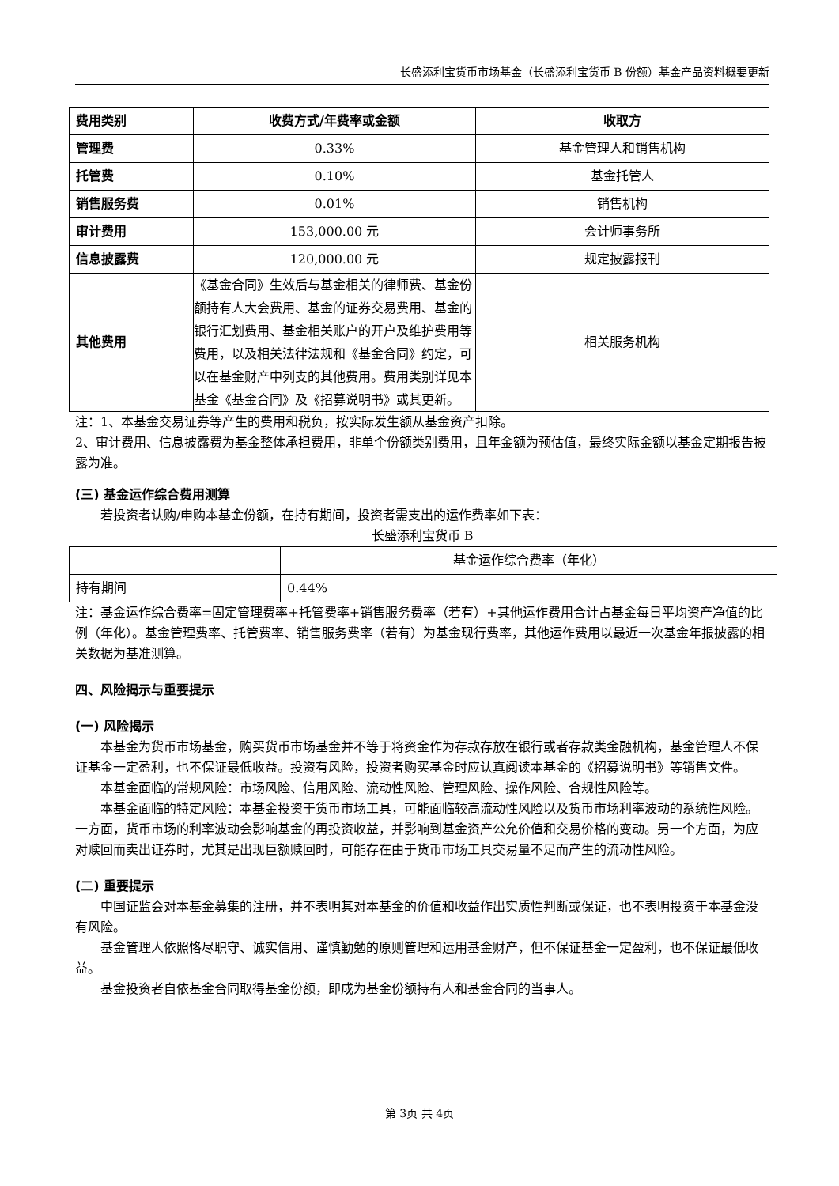长盛添利宝货币市场基金（长盛添利宝货币 B 份额）基金产品资料概要更新
| 费用类别 | 收费方式/年费率或金额 | 收取方 |
| --- | --- | --- |
| 管理费 | 0.33% | 基金管理人和销售机构 |
| 托管费 | 0.10% | 基金托管人 |
| 销售服务费 | 0.01% | 销售机构 |
| 审计费用 | 153,000.00 元 | 会计师事务所 |
| 信息披露费 | 120,000.00 元 | 规定披露报刊 |
| 其他费用 | 《基金合同》生效后与基金相关的律师费、基金份额持有人大会费用、基金的证券交易费用、基金的银行汇划费用、基金相关账户的开户及维护费用等费用，以及相关法律法规和《基金合同》约定，可以在基金财产中列支的其他费用。费用类别详见本基金《基金合同》及《招募说明书》或其更新。 | 相关服务机构 |
注：1、本基金交易证券等产生的费用和税负，按实际发生额从基金资产扣除。
2、审计费用、信息披露费为基金整体承担费用，非单个份额类别费用，且年金额为预估值，最终实际金额以基金定期报告披露为准。
(三) 基金运作综合费用测算
若投资者认购/申购本基金份额，在持有期间，投资者需支出的运作费率如下表：
长盛添利宝货币 B
| | 基金运作综合费率（年化） |
| 持有期间 | 0.44% |
注：基金运作综合费率=固定管理费率+托管费率+销售服务费率（若有）+其他运作费用合计占基金每日平均资产净值的比例（年化）。基金管理费率、托管费率、销售服务费率（若有）为基金现行费率，其他运作费用以最近一次基金年报披露的相关数据为基准测算。
四、风险揭示与重要提示
(一) 风险揭示
本基金为货币市场基金，购买货币市场基金并不等于将资金作为存款存放在银行或者存款类金融机构，基金管理人不保证基金一定盈利，也不保证最低收益。投资有风险，投资者购买基金时应认真阅读本基金的《招募说明书》等销售文件。
本基金面临的常规风险：市场风险、信用风险、流动性风险、管理风险、操作风险、合规性风险等。
本基金面临的特定风险：本基金投资于货币市场工具，可能面临较高流动性风险以及货币市场利率波动的系统性风险。一方面，货币市场的利率波动会影响基金的再投资收益，并影响到基金资产公允价值和交易价格的变动。另一个方面，为应对赎回而卖出证券时，尤其是出现巨额赎回时，可能存在由于货币市场工具交易量不足而产生的流动性风险。
(二) 重要提示
中国证监会对本基金募集的注册，并不表明其对本基金的价值和收益作出实质性判断或保证，也不表明投资于本基金没有风险。
基金管理人依照恪尽职守、诚实信用、谨慎勤勉的原则管理和运用基金财产，但不保证基金一定盈利，也不保证最低收益。
基金投资者自依基金合同取得基金份额，即成为基金份额持有人和基金合同的当事人。
第 3页 共 4页